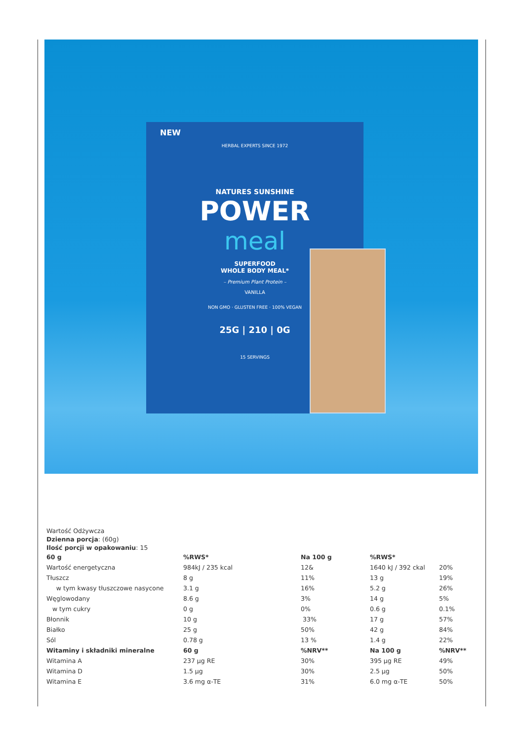NEW
HERBAL EXPERTS SINCE 1972
NATURES SUNSHINE
POWER
meal
SUPERFOOD
WHOLE BODY MEAL*
– Premium Plant Protein –
VANILLA
NON GMO · GLUSTEN FREE · 100% VEGAN
25G | 210 | 0G
15 SERVINGS
Wartość Odżywcza
Dzienna porcja: (60g)
Ilość porcji w opakowaniu: 15
| 60 g | %RWS* | Na 100 g | %RWS* | |
| --- | --- | --- | --- | --- |
| Wartość energetyczna | 984kJ / 235 kcal | 12& | 1640 kJ / 392 ckal | 20% |
| Tłuszcz | 8 g | 11% | 13 g | 19% |
| w tym kwasy tłuszczowe nasycone | 3.1 g | 16% | 5.2 g | 26% |
| Węglowodany | 8.6 g | 3% | 14 g | 5% |
| w tym cukry | 0 g | 0% | 0.6 g | 0.1% |
| Błonnik | 10 g | 33% | 17 g | 57% |
| Białko | 25 g | 50% | 42 g | 84% |
| Sól | 0.78 g | 13 % | 1.4 g | 22% |
| Witaminy i składniki mineralne | 60 g | %NRV** | Na 100 g | %NRV** |
| Witamina A | 237 µg RE | 30% | 395 µg RE | 49% |
| Witamina D | 1.5 µg | 30% | 2.5 µg | 50% |
| Witamina E | 3.6 mg α-TE | 31% | 6.0 mg α-TE | 50% |